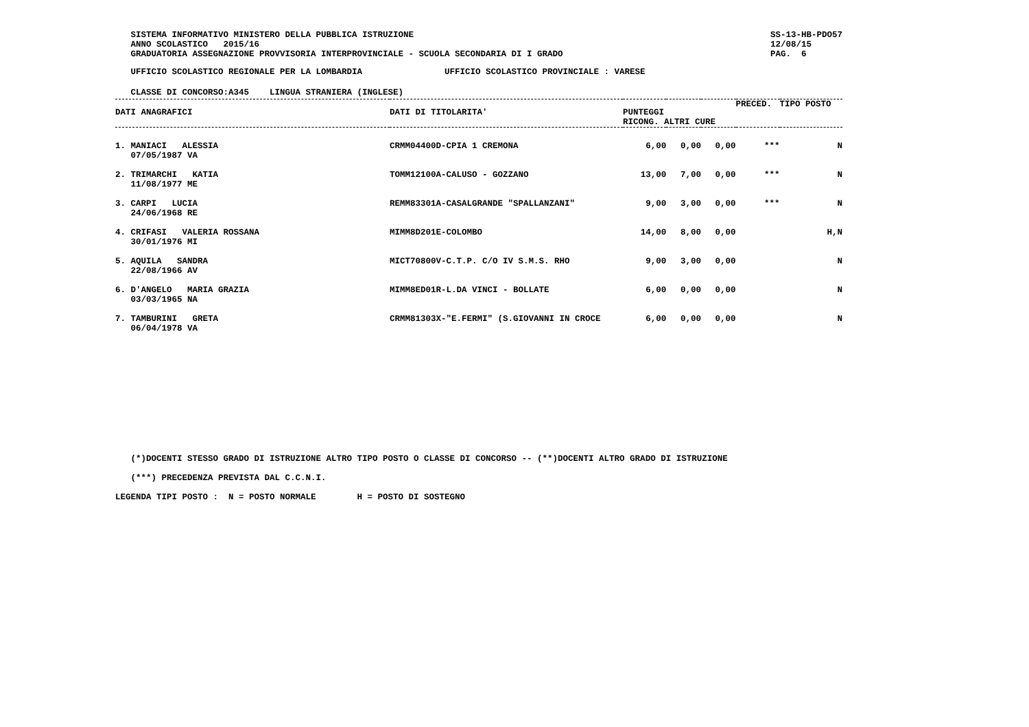SISTEMA INFORMATIVO MINISTERO DELLA PUBBLICA ISTRUZIONE
   ANNO SCOLASTICO   2015/16
   GRADUATORIA ASSEGNAZIONE PROVVISORIA INTERPROVINCIALE - SCUOLA SECONDARIA DI I GRADO
SS-13-HB-PDO57
12/08/15
PAG.  6
   UFFICIO SCOLASTICO REGIONALE PER LA LOMBARDIA                UFFICIO SCOLASTICO PROVINCIALE : VARESE
   CLASSE DI CONCORSO:A345    LINGUA STRANIERA (INGLESE)
| DATI ANAGRAFICI | DATI DI TITOLARITA' | PUNTEGGI RICONG. ALTRI CURE | | | PRECED. | TIPO POSTO |
| --- | --- | --- | --- | --- | --- | --- |
| 1. MANIACI ALESSIA 07/05/1987 VA | CRMM04400D-CPIA 1 CREMONA | 6,00 | 0,00 | 0,00 | *** | N |
| 2. TRIMARCHI KATIA 11/08/1977 ME | TOMM12100A-CALUSO - GOZZANO | 13,00 | 7,00 | 0,00 | *** | N |
| 3. CARPI LUCIA 24/06/1968 RE | REMM83301A-CASALGRANDE "SPALLANZANI" | 9,00 | 3,00 | 0,00 | *** | N |
| 4. CRIFASI VALERIA ROSSANA 30/01/1976 MI | MIMM8D201E-COLOMBO | 14,00 | 8,00 | 0,00 | | H,N |
| 5. AQUILA SANDRA 22/08/1966 AV | MICT70800V-C.T.P. C/O IV S.M.S. RHO | 9,00 | 3,00 | 0,00 | | N |
| 6. D'ANGELO MARIA GRAZIA 03/03/1965 NA | MIMM8ED01R-L.DA VINCI - BOLLATE | 6,00 | 0,00 | 0,00 | | N |
| 7. TAMBURINI GRETA 06/04/1978 VA | CRMM81303X-"E.FERMI" (S.GIOVANNI IN CROCE | 6,00 | 0,00 | 0,00 | | N |
   (*)DOCENTI STESSO GRADO DI ISTRUZIONE ALTRO TIPO POSTO O CLASSE DI CONCORSO -- (**)DOCENTI ALTRO GRADO DI ISTRUZIONE

   (***) PRECEDENZA PREVISTA DAL C.C.N.I.

LEGENDA TIPI POSTO :  N = POSTO NORMALE        H = POSTO DI SOSTEGNO